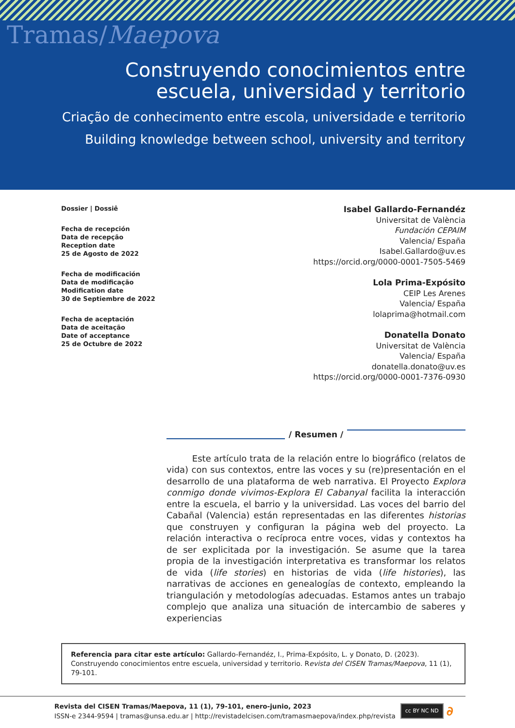Tramas/Maepova
Construyendo conocimientos entre
escuela, universidad y territorio
Criação de conhecimento entre escola, universidade e territorio
Building knowledge between school, university and territory
Dossier | Dossiê
Fecha de recepción
Data de recepção
Reception date
25 de Agosto de 2022
Fecha de modificación
Data de modificação
Modification date
30 de Septiembre de 2022
Fecha de aceptación
Data de aceitação
Date of acceptance
25 de Octubre de 2022
Isabel Gallardo-Fernandéz
Universitat de València
Fundación CEPAIM
Valencia/ España
Isabel.Gallardo@uv.es
https://orcid.org/0000-0001-7505-5469
Lola Prima-Expósito
CEIP Les Arenes
Valencia/ España
lolaprima@hotmail.com
Donatella Donato
Universitat de València
Valencia/ España
donatella.donato@uv.es
https://orcid.org/0000-0001-7376-0930
/ Resumen /
Este artículo trata de la relación entre lo biográfico (relatos de vida) con sus contextos, entre las voces y su (re)presentación en el desarrollo de una plataforma de web narrativa. El Proyecto Explora conmigo donde vivimos-Explora El Cabanyal facilita la interacción entre la escuela, el barrio y la universidad. Las voces del barrio del Cabañal (Valencia) están representadas en las diferentes historias que construyen y configuran la página web del proyecto. La relación interactiva o recíproca entre voces, vidas y contextos ha de ser explicitada por la investigación. Se asume que la tarea propia de la investigación interpretativa es transformar los relatos de vida (life stories) en historias de vida (life histories), las narrativas de acciones en genealogías de contexto, empleando la triangulación y metodologías adecuadas. Estamos antes un trabajo complejo que analiza una situación de intercambio de saberes y experiencias
Referencia para citar este artículo: Gallardo-Fernandéz, I., Prima-Expósito, L. y Donato, D. (2023). Construyendo conocimientos entre escuela, universidad y territorio. Revista del CISEN Tramas/Maepova, 11 (1), 79-101.
Revista del CISEN Tramas/Maepova, 11 (1), 79-101, enero-junio, 2023
ISSN-e 2344-9594 | tramas@unsa.edu.ar | http://revistadelcisen.com/tramasmaepova/index.php/revista
cc BY NC ND
∂